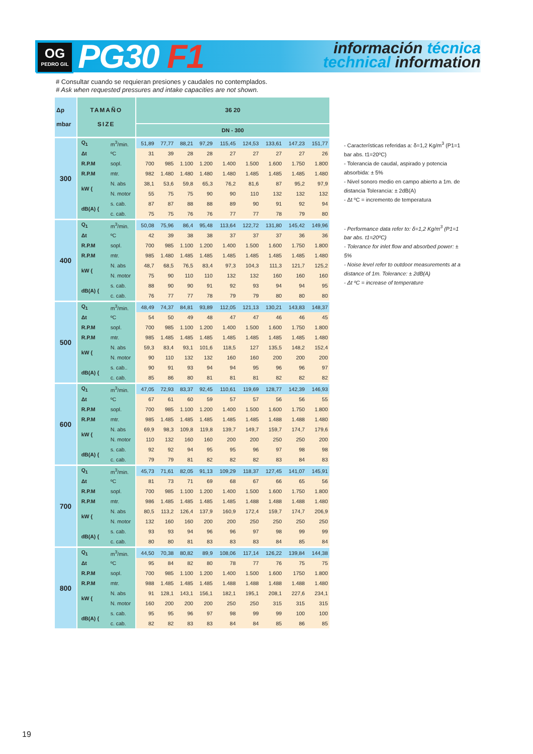OG
PEDRO GIL
PG30 F1
información técnica
technical information
# Consultar cuando se requieran presiones y caudales no contemplados.
# Ask when requested pressures and intake capacities are not shown.
| Δp mbar | TAMAÑO SIZE | | 36 20 | | | | | | | | |
| --- | --- | --- | --- | --- | --- | --- | --- | --- | --- | --- | --- |
| | | | DN - 300 | | | | | | | | |
| 300 | Q<sub>1</sub> | m<sup>3</sup>/min. | 51,89 | 77,77 | 88,21 | 97,29 | 115,45 | 124,53 | 133,61 | 147,23 | 151,77 |
| | Δt | ºC | 31 | 39 | 28 | 28 | 27 | 27 | 27 | 27 | 26 |
| | R.P.M | sopl. | 700 | 985 | 1.100 | 1.200 | 1.400 | 1.500 | 1.600 | 1.750 | 1.800 |
| | R.P.M | mtr. | 982 | 1.480 | 1.480 | 1.480 | 1.480 | 1.485 | 1.485 | 1.485 | 1.480 |
| | kW { | N. abs | 38,1 | 53,6 | 59,8 | 65,3 | 76,2 | 81,6 | 87 | 95,2 | 97,9 |
| | | N. motor | 55 | 75 | 75 | 90 | 90 | 110 | 132 | 132 | 132 |
| | dB(A) { | s. cab. | 87 | 87 | 88 | 88 | 89 | 90 | 91 | 92 | 94 |
| | | c. cab. | 75 | 75 | 76 | 76 | 77 | 77 | 78 | 79 | 80 |
| 400 | Q<sub>1</sub> | m<sup>3</sup>/min. | 50,08 | 75,96 | 86,4 | 95,48 | 113,64 | 122,72 | 131,80 | 145,42 | 149,96 |
| | Δt | ºC | 42 | 39 | 38 | 38 | 37 | 37 | 37 | 36 | 36 |
| | R.P.M | sopl. | 700 | 985 | 1.100 | 1.200 | 1.400 | 1.500 | 1.600 | 1.750 | 1.800 |
| | R.P.M | mtr. | 985 | 1.480 | 1.485 | 1.485 | 1.485 | 1.485 | 1.485 | 1.485 | 1.480 |
| | kW { | N. abs | 48,7 | 68,5 | 76,5 | 83,4 | 97,3 | 104,3 | 111,3 | 121,7 | 125,2 |
| | | N. motor | 75 | 90 | 110 | 110 | 132 | 132 | 160 | 160 | 160 |
| | dB(A) { | s. cab. | 88 | 90 | 90 | 91 | 92 | 93 | 94 | 94 | 95 |
| | | c. cab. | 76 | 77 | 77 | 78 | 79 | 79 | 80 | 80 | 80 |
| 500 | Q<sub>1</sub> | m<sup>3</sup>/min. | 48,49 | 74,37 | 84,81 | 93,89 | 112,05 | 121,13 | 130,21 | 143,83 | 148,37 |
| | Δt | ºC | 54 | 50 | 49 | 48 | 47 | 47 | 46 | 46 | 45 |
| | R.P.M | sopl. | 700 | 985 | 1.100 | 1.200 | 1.400 | 1.500 | 1.600 | 1.750 | 1.800 |
| | R.P.M | mtr. | 985 | 1.485 | 1.485 | 1.485 | 1.485 | 1.485 | 1.485 | 1.485 | 1.480 |
| | kW { | N. abs | 59,3 | 83,4 | 93,1 | 101,6 | 118,5 | 127 | 135,5 | 148,2 | 152,4 |
| | | N. motor | 90 | 110 | 132 | 132 | 160 | 160 | 200 | 200 | 200 |
| | dB(A) { | s. cab.. | 90 | 91 | 93 | 94 | 94 | 95 | 96 | 96 | 97 |
| | | c. cab. | 85 | 86 | 80 | 81 | 81 | 81 | 82 | 82 | 82 |
| 600 | Q<sub>1</sub> | m<sup>3</sup>/min. | 47,05 | 72,93 | 83,37 | 92,45 | 110,61 | 119,69 | 128,77 | 142,39 | 146,93 |
| | Δt | ºC | 67 | 61 | 60 | 59 | 57 | 57 | 56 | 56 | 55 |
| | R.P.M | sopl. | 700 | 985 | 1.100 | 1.200 | 1.400 | 1.500 | 1.600 | 1.750 | 1.800 |
| | R.P.M | mtr. | 985 | 1.485 | 1.485 | 1.485 | 1.485 | 1.485 | 1.488 | 1.488 | 1.480 |
| | kW { | N. abs | 69,9 | 98,3 | 109,8 | 119,8 | 139,7 | 149,7 | 159,7 | 174,7 | 179,6 |
| | | N. motor | 110 | 132 | 160 | 160 | 200 | 200 | 250 | 250 | 200 |
| | dB(A) { | s. cab. | 92 | 92 | 94 | 95 | 95 | 96 | 97 | 98 | 98 |
| | | c. cab. | 79 | 79 | 81 | 82 | 82 | 82 | 83 | 84 | 83 |
| 700 | Q<sub>1</sub> | m<sup>3</sup>/min. | 45,73 | 71,61 | 82,05 | 91,13 | 109,29 | 118,37 | 127,45 | 141,07 | 145,91 |
| | Δt | ºC | 81 | 73 | 71 | 69 | 68 | 67 | 66 | 65 | 56 |
| | R.P.M | sopl. | 700 | 985 | 1.100 | 1.200 | 1.400 | 1.500 | 1.600 | 1.750 | 1.800 |
| | R.P.M | mtr. | 986 | 1.485 | 1.485 | 1.485 | 1.485 | 1.488 | 1.488 | 1.488 | 1.480 |
| | kW { | N. abs | 80,5 | 113,2 | 126,4 | 137,9 | 160,9 | 172,4 | 159,7 | 174,7 | 206,9 |
| | | N. motor | 132 | 160 | 160 | 200 | 200 | 250 | 250 | 250 | 250 |
| | dB(A) { | s. cab. | 93 | 93 | 94 | 96 | 96 | 97 | 98 | 99 | 99 |
| | | c. cab. | 80 | 80 | 81 | 83 | 83 | 83 | 84 | 85 | 84 |
| 800 | Q<sub>1</sub> | m<sup>3</sup>/min. | 44,50 | 70,38 | 80,82 | 89,9 | 108,06 | 117,14 | 126,22 | 139,84 | 144,38 |
| | Δt | ºC | 95 | 84 | 82 | 80 | 78 | 77 | 76 | 75 | 75 |
| | R.P.M | sopl. | 700 | 985 | 1.100 | 1.200 | 1.400 | 1.500 | 1.600 | 1750 | 1.800 |
| | R.P.M | mtr. | 988 | 1.485 | 1.485 | 1.485 | 1.488 | 1.488 | 1.488 | 1.488 | 1.480 |
| | kW { | N. abs | 91 | 128,1 | 143,1 | 156,1 | 182,1 | 195,1 | 208,1 | 227,6 | 234,1 |
| | | N. motor | 160 | 200 | 200 | 200 | 250 | 250 | 315 | 315 | 315 |
| | dB(A) { | s. cab. | 95 | 95 | 96 | 97 | 98 | 99 | 99 | 100 | 100 |
| | | c. cab. | 82 | 82 | 83 | 83 | 84 | 84 | 85 | 86 | 85 |
- Características referidas a: δ=1,2 Kg/m<sup>3</sup> (P1=1 bar abs. t1=20ºC)
- Tolerancia de caudal, aspirado y potencia absorbida: ± 5%
- Nivel sonoro medio en campo abierto a 1m. de distancia Tolerancia: ± 2dB(A)
- Δt ºC = incremento de temperatura
- Performance data refer to: δ=1,2 Kg/m<sup>3</sup> (P1=1 bar abs. t1=20ºC)
- Tolerance for inlet flow and absorbed power: ± 5%
- Noise level refer to outdoor measurements at a distance of 1m. Tolerance: ± 2dB(A)
- Δt ºC = increase of temperature
19